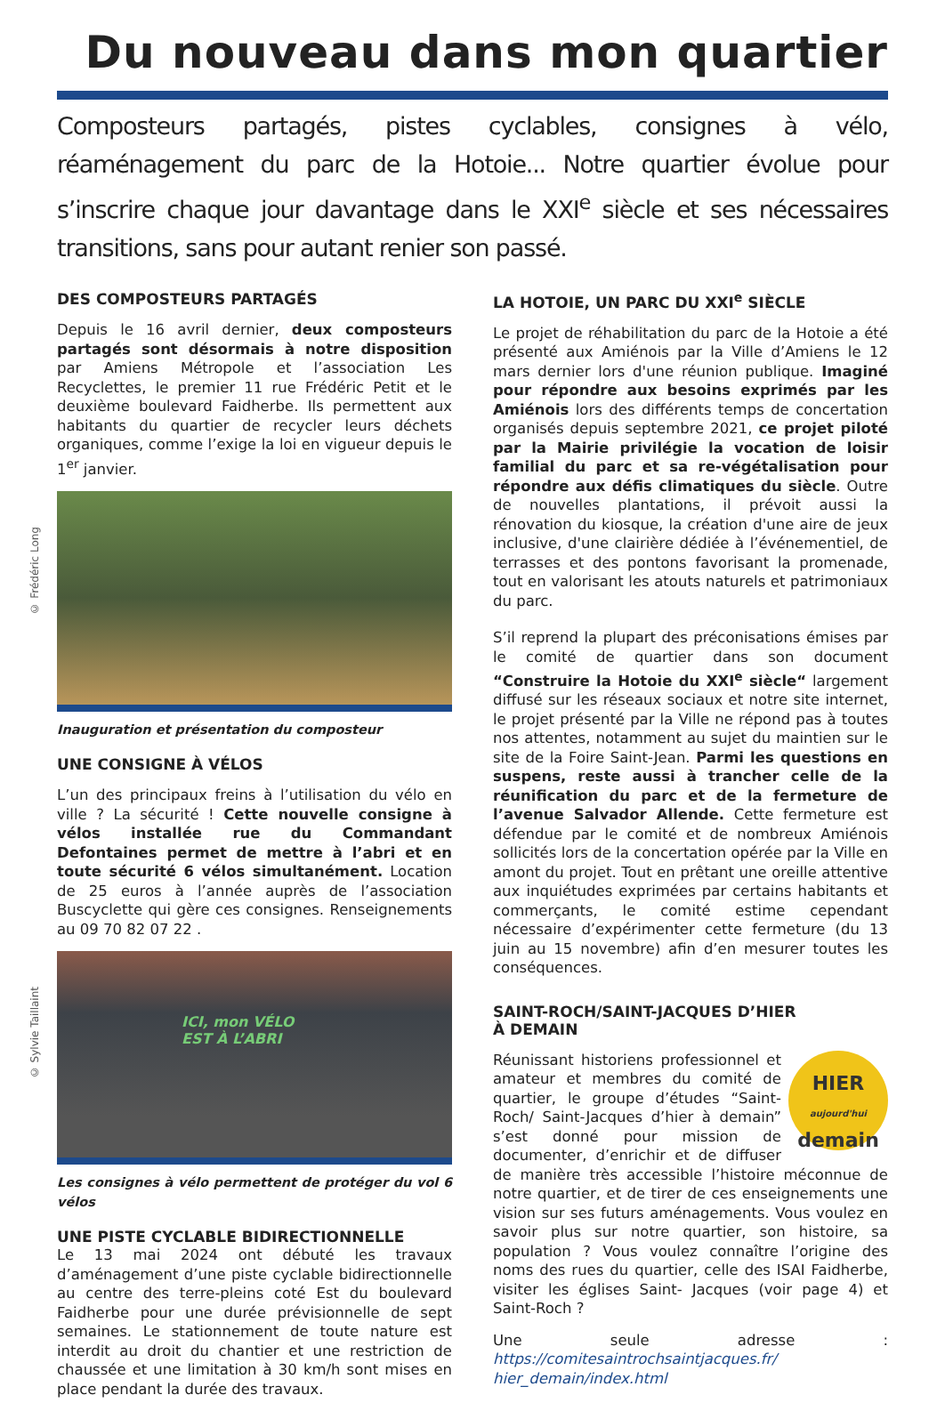Du nouveau dans mon quartier
Composteurs partagés, pistes cyclables, consignes à vélo, réaménagement du parc de la Hotoie... Notre quartier évolue pour s’inscrire chaque jour davantage dans le XXI<sup>e</sup> siècle et ses nécessaires transitions, sans pour autant renier son passé.
DES COMPOSTEURS PARTAGÉS
Depuis le 16 avril dernier, deux composteurs partagés sont désormais à notre disposition par Amiens Métropole et l’association Les Recyclettes, le premier 11 rue Frédéric Petit et le deuxième boulevard Faidherbe. Ils permettent aux habitants du quartier de recycler leurs déchets organiques, comme l’exige la loi en vigueur depuis le 1<sup>er</sup> janvier.
© Frédéric Long
Inauguration et présentation du composteur
UNE CONSIGNE À VÉLOS
L’un des principaux freins à l’utilisation du vélo en ville ? La sécurité ! Cette nouvelle consigne à vélos installée rue du Commandant Defontaines permet de mettre à l’abri et en toute sécurité 6 vélos simultanément. Location de 25 euros à l’année auprès de l’association Buscyclette qui gère ces consignes. Renseignements au 09 70 82 07 22 .
© Sylvie Taillaint
ICI, mon VÉLO
EST À L’ABRI
Les consignes à vélo permettent de protéger du vol 6 vélos
UNE PISTE CYCLABLE BIDIRECTIONNELLE
Le 13 mai 2024 ont débuté les travaux d’aménagement d’une piste cyclable bidirectionnelle au centre des terre-pleins coté Est du boulevard Faidherbe pour une durée prévisionnelle de sept semaines. Le stationnement de toute nature est interdit au droit du chantier et une restriction de chaussée et une limitation à 30 km/h sont mises en place pendant la durée des travaux.
LA HOTOIE, UN PARC DU XXI<sup>e</sup> SIÈCLE
Le projet de réhabilitation du parc de la Hotoie a été présenté aux Amiénois par la Ville d’Amiens le 12 mars dernier lors d'une réunion publique. Imaginé pour répondre aux besoins exprimés par les Amiénois lors des différents temps de concertation organisés depuis septembre 2021, ce projet piloté par la Mairie privilégie la vocation de loisir familial du parc et sa re-végétalisation pour répondre aux défis climatiques du siècle. Outre de nouvelles plantations, il prévoit aussi la rénovation du kiosque, la création d'une aire de jeux inclusive, d'une clairière dédiée à l’événementiel, de terrasses et des pontons favorisant la promenade, tout en valorisant les atouts naturels et patrimoniaux du parc.
S’il reprend la plupart des préconisations émises par le comité de quartier dans son document “Construire la Hotoie du XXI<sup>e</sup> siècle“ largement diffusé sur les réseaux sociaux et notre site internet, le projet présenté par la Ville ne répond pas à toutes nos attentes, notamment au sujet du maintien sur le site de la Foire Saint-Jean. Parmi les questions en suspens, reste aussi à trancher celle de la réunification du parc et de la fermeture de l’avenue Salvador Allende. Cette fermeture est défendue par le comité et de nombreux Amiénois sollicités lors de la concertation opérée par la Ville en amont du projet. Tout en prêtant une oreille attentive aux inquiétudes exprimées par certains habitants et commerçants, le comité estime cependant nécessaire d’expérimenter cette fermeture (du 13 juin au 15 novembre) afin d’en mesurer toutes les conséquences.
SAINT-ROCH/SAINT-JACQUES D’HIER
À DEMAIN
HIER
aujourd'hui
demain
Réunissant historiens professionnel et amateur et membres du comité de quartier, le groupe d’études “Saint-Roch/ Saint-Jacques d’hier à demain” s’est donné pour mission de documenter, d’enrichir et de diffuser de manière très accessible l’histoire méconnue de notre quartier, et de tirer de ces enseignements une vision sur ses futurs aménagements. Vous voulez en savoir plus sur notre quartier, son histoire, sa population ? Vous voulez connaître l’origine des noms des rues du quartier, celle des ISAI Faidherbe, visiter les églises Saint- Jacques (voir page 4) et Saint-Roch ?
Une seule adresse : https://comitesaintrochsaintjacques.fr/ hier_demain/index.html